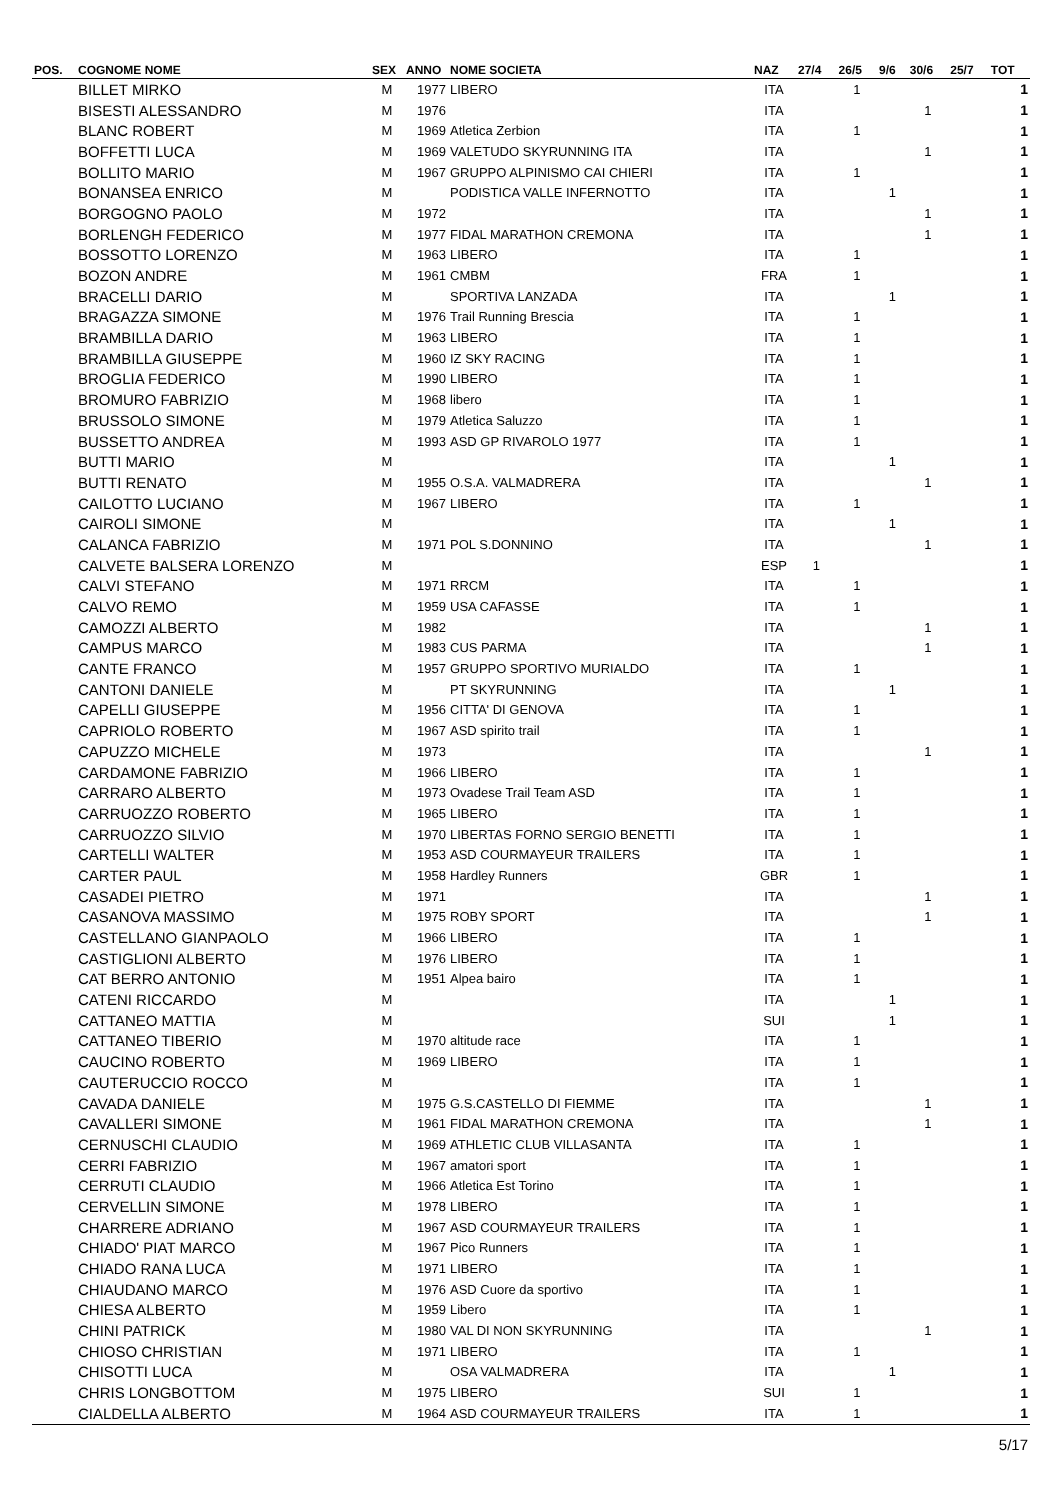| POS. | COGNOME NOME | SEX | ANNO | NOME SOCIETA | NAZ | 27/4 | 26/5 | 9/6 | 30/6 | 25/7 | TOT |
| --- | --- | --- | --- | --- | --- | --- | --- | --- | --- | --- | --- |
| | BILLET MIRKO | M | 1977 | LIBERO | ITA | | 1 | | | | 1 |
| | BISESTI ALESSANDRO | M | 1976 | | ITA | | | | 1 | | 1 |
| | BLANC ROBERT | M | 1969 | Atletica Zerbion | ITA | | 1 | | | | 1 |
| | BOFFETTI LUCA | M | 1969 | VALETUDO SKYRUNNING ITA | ITA | | | | 1 | | 1 |
| | BOLLITO MARIO | M | 1967 | GRUPPO ALPINISMO CAI CHIERI | ITA | | 1 | | | | 1 |
| | BONANSEA ENRICO | M | | PODISTICA VALLE INFERNOTTO | ITA | | | 1 | | | 1 |
| | BORGOGNO PAOLO | M | 1972 | | ITA | | | | 1 | | 1 |
| | BORLENGH FEDERICO | M | 1977 | FIDAL MARATHON CREMONA | ITA | | | | 1 | | 1 |
| | BOSSOTTO LORENZO | M | 1963 | LIBERO | ITA | | 1 | | | | 1 |
| | BOZON ANDRE | M | 1961 | CMBM | FRA | | 1 | | | | 1 |
| | BRACELLI DARIO | M | | SPORTIVA LANZADA | ITA | | | 1 | | | 1 |
| | BRAGAZZA SIMONE | M | 1976 | Trail Running Brescia | ITA | | 1 | | | | 1 |
| | BRAMBILLA DARIO | M | 1963 | LIBERO | ITA | | 1 | | | | 1 |
| | BRAMBILLA GIUSEPPE | M | 1960 | IZ SKY RACING | ITA | | 1 | | | | 1 |
| | BROGLIA FEDERICO | M | 1990 | LIBERO | ITA | | 1 | | | | 1 |
| | BROMURO FABRIZIO | M | 1968 | libero | ITA | | 1 | | | | 1 |
| | BRUSSOLO SIMONE | M | 1979 | Atletica Saluzzo | ITA | | 1 | | | | 1 |
| | BUSSETTO ANDREA | M | 1993 | ASD GP RIVAROLO 1977 | ITA | | 1 | | | | 1 |
| | BUTTI MARIO | M | | | ITA | | | 1 | | | 1 |
| | BUTTI RENATO | M | 1955 | O.S.A. VALMADRERA | ITA | | | | 1 | | 1 |
| | CAILOTTO LUCIANO | M | 1967 | LIBERO | ITA | | 1 | | | | 1 |
| | CAIROLI SIMONE | M | | | ITA | | | 1 | | | 1 |
| | CALANCA FABRIZIO | M | 1971 | POL S.DONNINO | ITA | | | | 1 | | 1 |
| | CALVETE BALSERA LORENZO | M | | | ESP | 1 | | | | | 1 |
| | CALVI STEFANO | M | 1971 | RRCM | ITA | | 1 | | | | 1 |
| | CALVO REMO | M | 1959 | USA CAFASSE | ITA | | 1 | | | | 1 |
| | CAMOZZI ALBERTO | M | 1982 | | ITA | | | | 1 | | 1 |
| | CAMPUS MARCO | M | 1983 | CUS PARMA | ITA | | | | 1 | | 1 |
| | CANTE FRANCO | M | 1957 | GRUPPO SPORTIVO MURIALDO | ITA | | 1 | | | | 1 |
| | CANTONI DANIELE | M | | PT SKYRUNNING | ITA | | | 1 | | | 1 |
| | CAPELLI GIUSEPPE | M | 1956 | CITTA' DI GENOVA | ITA | | 1 | | | | 1 |
| | CAPRIOLO ROBERTO | M | 1967 | ASD spirito trail | ITA | | 1 | | | | 1 |
| | CAPUZZO MICHELE | M | 1973 | | ITA | | | | 1 | | 1 |
| | CARDAMONE FABRIZIO | M | 1966 | LIBERO | ITA | | 1 | | | | 1 |
| | CARRARO ALBERTO | M | 1973 | Ovadese Trail Team ASD | ITA | | 1 | | | | 1 |
| | CARRUOZZO ROBERTO | M | 1965 | LIBERO | ITA | | 1 | | | | 1 |
| | CARRUOZZO SILVIO | M | 1970 | LIBERTAS FORNO SERGIO BENETTI | ITA | | 1 | | | | 1 |
| | CARTELLI WALTER | M | 1953 | ASD COURMAYEUR TRAILERS | ITA | | 1 | | | | 1 |
| | CARTER PAUL | M | 1958 | Hardley Runners | GBR | | 1 | | | | 1 |
| | CASADEI PIETRO | M | 1971 | | ITA | | | | 1 | | 1 |
| | CASANOVA MASSIMO | M | 1975 | ROBY SPORT | ITA | | | | 1 | | 1 |
| | CASTELLANO GIANPAOLO | M | 1966 | LIBERO | ITA | | 1 | | | | 1 |
| | CASTIGLIONI ALBERTO | M | 1976 | LIBERO | ITA | | 1 | | | | 1 |
| | CAT BERRO ANTONIO | M | 1951 | Alpea bairo | ITA | | 1 | | | | 1 |
| | CATENI RICCARDO | M | | | ITA | | | 1 | | | 1 |
| | CATTANEO MATTIA | M | | | SUI | | | 1 | | | 1 |
| | CATTANEO TIBERIO | M | 1970 | altitude race | ITA | | 1 | | | | 1 |
| | CAUCINO ROBERTO | M | 1969 | LIBERO | ITA | | 1 | | | | 1 |
| | CAUTERUCCIO ROCCO | M | | | ITA | | 1 | | | | 1 |
| | CAVADA DANIELE | M | 1975 | G.S.CASTELLO DI FIEMME | ITA | | | | 1 | | 1 |
| | CAVALLERI SIMONE | M | 1961 | FIDAL MARATHON CREMONA | ITA | | | | 1 | | 1 |
| | CERNUSCHI CLAUDIO | M | 1969 | ATHLETIC CLUB VILLASANTA | ITA | | 1 | | | | 1 |
| | CERRI FABRIZIO | M | 1967 | amatori sport | ITA | | 1 | | | | 1 |
| | CERRUTI CLAUDIO | M | 1966 | Atletica Est Torino | ITA | | 1 | | | | 1 |
| | CERVELLIN SIMONE | M | 1978 | LIBERO | ITA | | 1 | | | | 1 |
| | CHARRERE ADRIANO | M | 1967 | ASD COURMAYEUR TRAILERS | ITA | | 1 | | | | 1 |
| | CHIADO' PIAT MARCO | M | 1967 | Pico Runners | ITA | | 1 | | | | 1 |
| | CHIADO RANA LUCA | M | 1971 | LIBERO | ITA | | 1 | | | | 1 |
| | CHIAUDANO MARCO | M | 1976 | ASD Cuore da sportivo | ITA | | 1 | | | | 1 |
| | CHIESA ALBERTO | M | 1959 | Libero | ITA | | 1 | | | | 1 |
| | CHINI PATRICK | M | 1980 | VAL DI NON SKYRUNNING | ITA | | | | 1 | | 1 |
| | CHIOSO CHRISTIAN | M | 1971 | LIBERO | ITA | | 1 | | | | 1 |
| | CHISOTTI LUCA | M | | OSA VALMADRERA | ITA | | | 1 | | | 1 |
| | CHRIS LONGBOTTOM | M | 1975 | LIBERO | SUI | | 1 | | | | 1 |
| | CIALDELLA ALBERTO | M | 1964 | ASD COURMAYEUR TRAILERS | ITA | | 1 | | | | 1 |
5/17